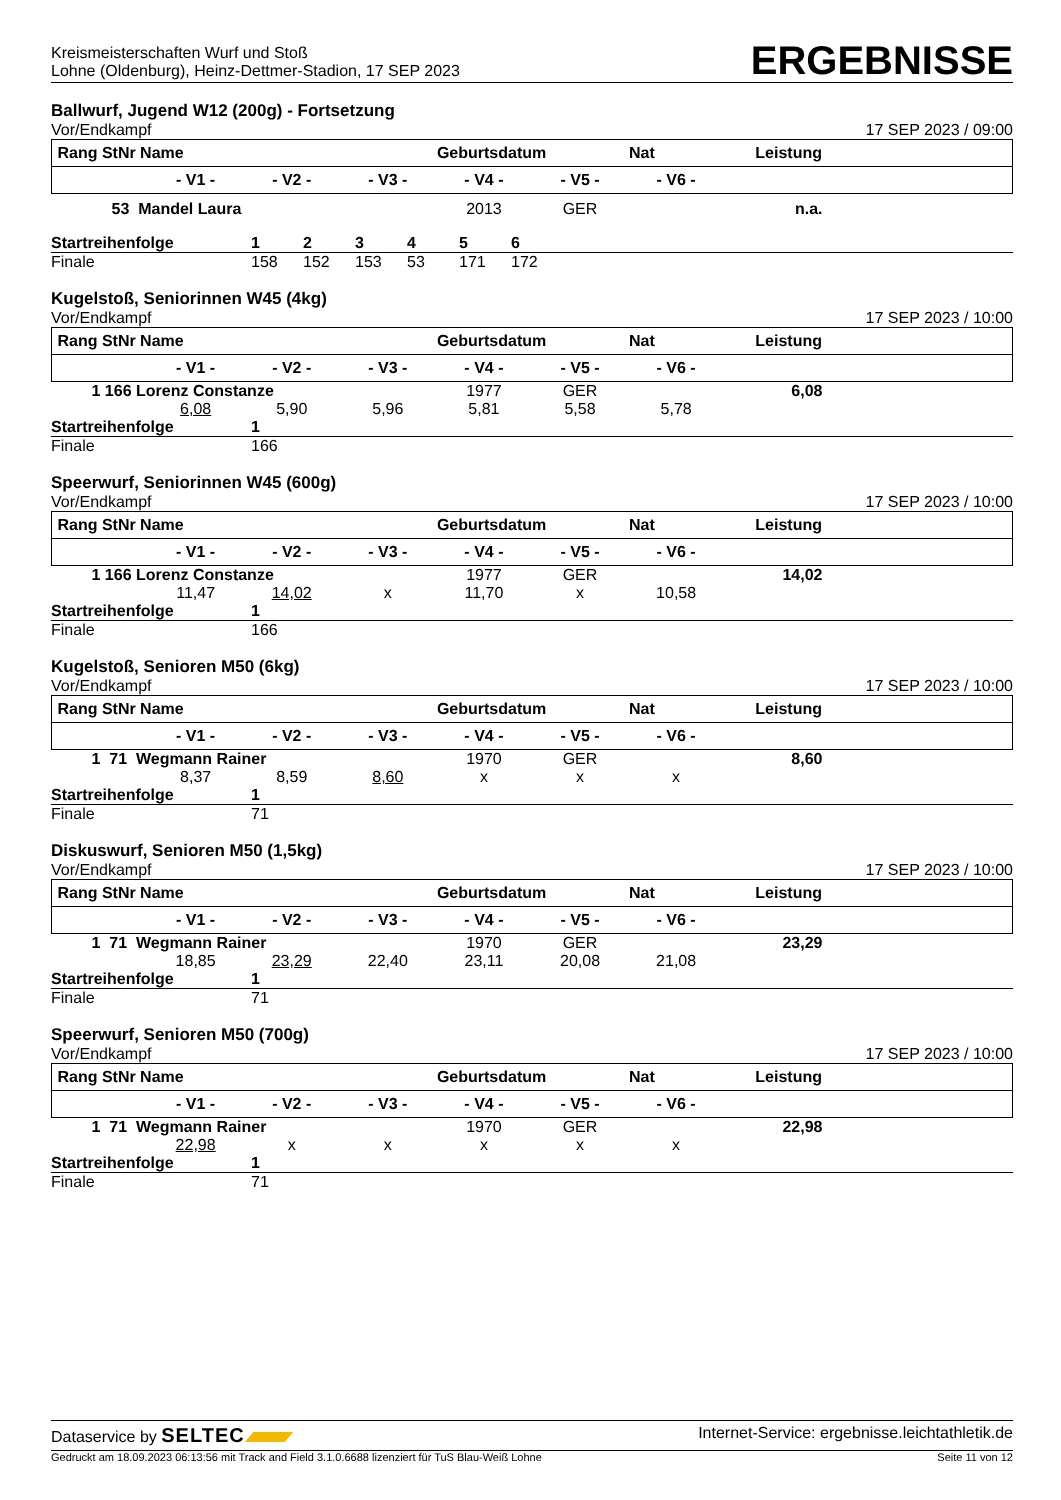Kreismeisterschaften Wurf und Stoß
Lohne (Oldenburg), Heinz-Dettmer-Stadion, 17 SEP 2023
ERGEBNISSE
Ballwurf, Jugend W12 (200g) - Fortsetzung
Vor/Endkampf 17 SEP 2023 / 09:00
| Rang StNr Name | | | | Geburtsdatum | | Nat | Leistung |
| --- | --- | --- | --- | --- | --- | --- | --- |
| | - V1 - | - V2 - | - V3 - | - V4 - | - V5 - | - V6 - | |
| 53 Mandel Laura | | | | 2013 | GER | n.a. | |
| Startreihenfolge | 1 | 2 | 3 | 4 | 5 | 6 | |
| Finale | 158 | 152 | 153 | 53 | 171 | 172 | |
Kugelstoß, Seniorinnen W45 (4kg)
Vor/Endkampf 17 SEP 2023 / 10:00
| Rang StNr Name | | | | Geburtsdatum | | Nat | Leistung |
| --- | --- | --- | --- | --- | --- | --- | --- |
| | - V1 - | - V2 - | - V3 - | - V4 - | - V5 - | - V6 - | |
| 1 166 Lorenz Constanze | | | | 1977 | GER | 6,08 | |
| | 6,08 | 5,90 | 5,96 | 5,81 | 5,58 | 5,78 | |
| Startreihenfolge | 1 |
| Finale | 166 |
Speerwurf, Seniorinnen W45 (600g)
Vor/Endkampf 17 SEP 2023 / 10:00
| Rang StNr Name | | | | Geburtsdatum | | Nat | Leistung |
| --- | --- | --- | --- | --- | --- | --- | --- |
| | - V1 - | - V2 - | - V3 - | - V4 - | - V5 - | - V6 - | |
| 1 166 Lorenz Constanze | | | | 1977 | GER | 14,02 | |
| | 11,47 | 14,02 | x | 11,70 | x | 10,58 | |
| Startreihenfolge | 1 |
| Finale | 166 |
Kugelstoß, Senioren M50 (6kg)
Vor/Endkampf 17 SEP 2023 / 10:00
| Rang StNr Name | | | | Geburtsdatum | | Nat | Leistung |
| --- | --- | --- | --- | --- | --- | --- | --- |
| | - V1 - | - V2 - | - V3 - | - V4 - | - V5 - | - V6 - | |
| 1 71 Wegmann Rainer | | | | 1970 | GER | 8,60 | |
| | 8,37 | 8,59 | 8,60 | x | x | x | |
| Startreihenfolge | 1 |
| Finale | 71 |
Diskuswurf, Senioren M50 (1,5kg)
Vor/Endkampf 17 SEP 2023 / 10:00
| Rang StNr Name | | | | Geburtsdatum | | Nat | Leistung |
| --- | --- | --- | --- | --- | --- | --- | --- |
| | - V1 - | - V2 - | - V3 - | - V4 - | - V5 - | - V6 - | |
| 1 71 Wegmann Rainer | | | | 1970 | GER | 23,29 | |
| | 18,85 | 23,29 | 22,40 | 23,11 | 20,08 | 21,08 | |
| Startreihenfolge | 1 |
| Finale | 71 |
Speerwurf, Senioren M50 (700g)
Vor/Endkampf 17 SEP 2023 / 10:00
| Rang StNr Name | | | | Geburtsdatum | | Nat | Leistung |
| --- | --- | --- | --- | --- | --- | --- | --- |
| | - V1 - | - V2 - | - V3 - | - V4 - | - V5 - | - V6 - | |
| 1 71 Wegmann Rainer | | | | 1970 | GER | 22,98 | |
| | 22,98 | x | x | x | x | x | |
| Startreihenfolge | 1 |
| Finale | 71 |
Dataservice by SELTEC Internet-Service: ergebnisse.leichtathletik.de
Gedruckt am 18.09.2023 06:13:56 mit Track and Field 3.1.0.6688 lizenziert für TuS Blau-Weiß Lohne Seite 11 von 12